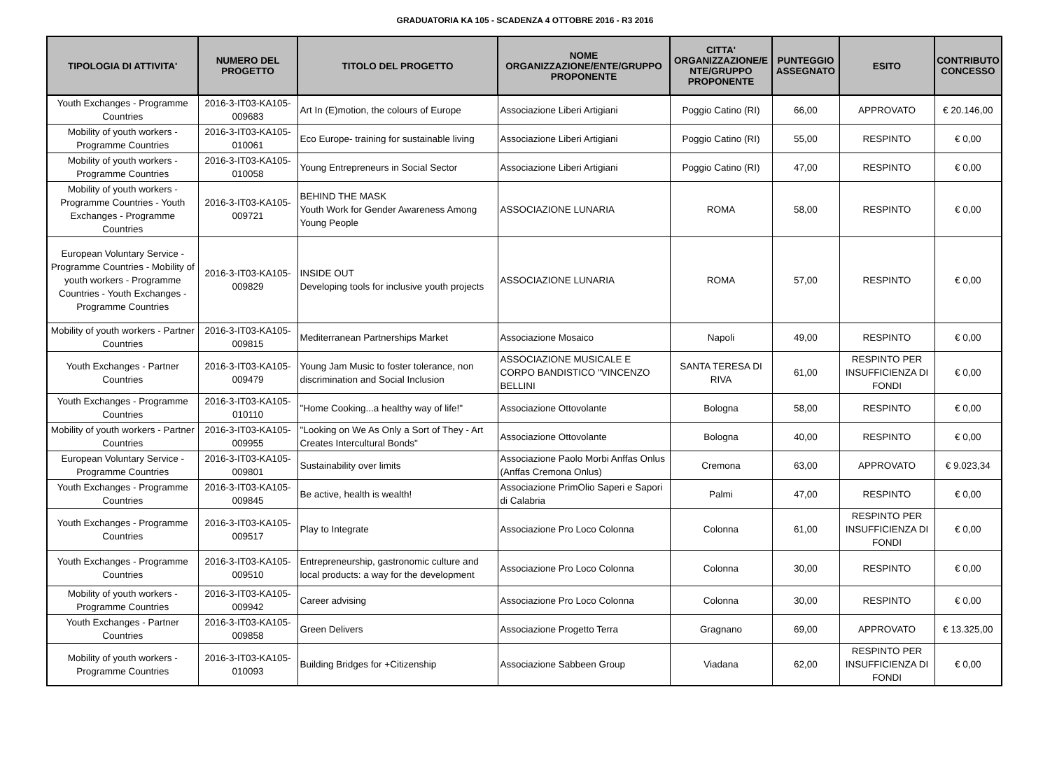GRADUATORIA KA 105 - SCADENZA 4 OTTOBRE 2016 - R3 2016
| TIPOLOGIA DI ATTIVITA' | NUMERO DEL PROGETTO | TITOLO DEL PROGETTO | NOME ORGANIZZAZIONE/ENTE/GRUPPO PROPONENTE | CITTA' ORGANIZZAZIONE/E NTE/GRUPPO PROPONENTE | PUNTEGGIO ASSEGNATO | ESITO | CONTRIBUTO CONCESSO |
| --- | --- | --- | --- | --- | --- | --- | --- |
| Youth Exchanges - Programme Countries | 2016-3-IT03-KA105-009683 | Art In (E)motion, the colours of Europe | Associazione Liberi Artigiani | Poggio Catino (RI) | 66,00 | APPROVATO | € 20.146,00 |
| Mobility of youth workers - Programme Countries | 2016-3-IT03-KA105-010061 | Eco Europe- training for sustainable living | Associazione Liberi Artigiani | Poggio Catino (RI) | 55,00 | RESPINTO | € 0,00 |
| Mobility of youth workers - Programme Countries | 2016-3-IT03-KA105-010058 | Young Entrepreneurs in Social Sector | Associazione Liberi Artigiani | Poggio Catino (RI) | 47,00 | RESPINTO | € 0,00 |
| Mobility of youth workers - Programme Countries - Youth Exchanges - Programme Countries | 2016-3-IT03-KA105-009721 | BEHIND THE MASK Youth Work for Gender Awareness Among Young People | ASSOCIAZIONE LUNARIA | ROMA | 58,00 | RESPINTO | € 0,00 |
| European Voluntary Service - Programme Countries - Mobility of youth workers - Programme Countries - Youth Exchanges - Programme Countries | 2016-3-IT03-KA105-009829 | INSIDE OUT Developing tools for inclusive youth projects | ASSOCIAZIONE LUNARIA | ROMA | 57,00 | RESPINTO | € 0,00 |
| Mobility of youth workers - Partner Countries | 2016-3-IT03-KA105-009815 | Mediterranean Partnerships Market | Associazione Mosaico | Napoli | 49,00 | RESPINTO | € 0,00 |
| Youth Exchanges - Partner Countries | 2016-3-IT03-KA105-009479 | Young Jam Music to foster tolerance, non discrimination and Social Inclusion | ASSOCIAZIONE MUSICALE E CORPO BANDISTICO "VINCENZO BELLINI | SANTA TERESA DI RIVA | 61,00 | RESPINTO PER INSUFFICIENZA DI FONDI | € 0,00 |
| Youth Exchanges - Programme Countries | 2016-3-IT03-KA105-010110 | "Home Cooking...a healthy way of life!" | Associazione Ottovolante | Bologna | 58,00 | RESPINTO | € 0,00 |
| Mobility of youth workers - Partner Countries | 2016-3-IT03-KA105-009955 | "Looking on We As Only a Sort of They - Art Creates Intercultural Bonds" | Associazione Ottovolante | Bologna | 40,00 | RESPINTO | € 0,00 |
| European Voluntary Service - Programme Countries | 2016-3-IT03-KA105-009801 | Sustainability over limits | Associazione Paolo Morbi Anffas Onlus (Anffas Cremona Onlus) | Cremona | 63,00 | APPROVATO | € 9.023,34 |
| Youth Exchanges - Programme Countries | 2016-3-IT03-KA105-009845 | Be active, health is wealth! | Associazione PrimOlio Saperi e Sapori di Calabria | Palmi | 47,00 | RESPINTO | € 0,00 |
| Youth Exchanges - Programme Countries | 2016-3-IT03-KA105-009517 | Play to Integrate | Associazione Pro Loco Colonna | Colonna | 61,00 | RESPINTO PER INSUFFICIENZA DI FONDI | € 0,00 |
| Youth Exchanges - Programme Countries | 2016-3-IT03-KA105-009510 | Entrepreneurship, gastronomic culture and local products: a way for the development | Associazione Pro Loco Colonna | Colonna | 30,00 | RESPINTO | € 0,00 |
| Mobility of youth workers - Programme Countries | 2016-3-IT03-KA105-009942 | Career advising | Associazione Pro Loco Colonna | Colonna | 30,00 | RESPINTO | € 0,00 |
| Youth Exchanges - Partner Countries | 2016-3-IT03-KA105-009858 | Green Delivers | Associazione Progetto Terra | Gragnano | 69,00 | APPROVATO | € 13.325,00 |
| Mobility of youth workers - Programme Countries | 2016-3-IT03-KA105-010093 | Building Bridges for +Citizenship | Associazione Sabbeen Group | Viadana | 62,00 | RESPINTO PER INSUFFICIENZA DI FONDI | € 0,00 |